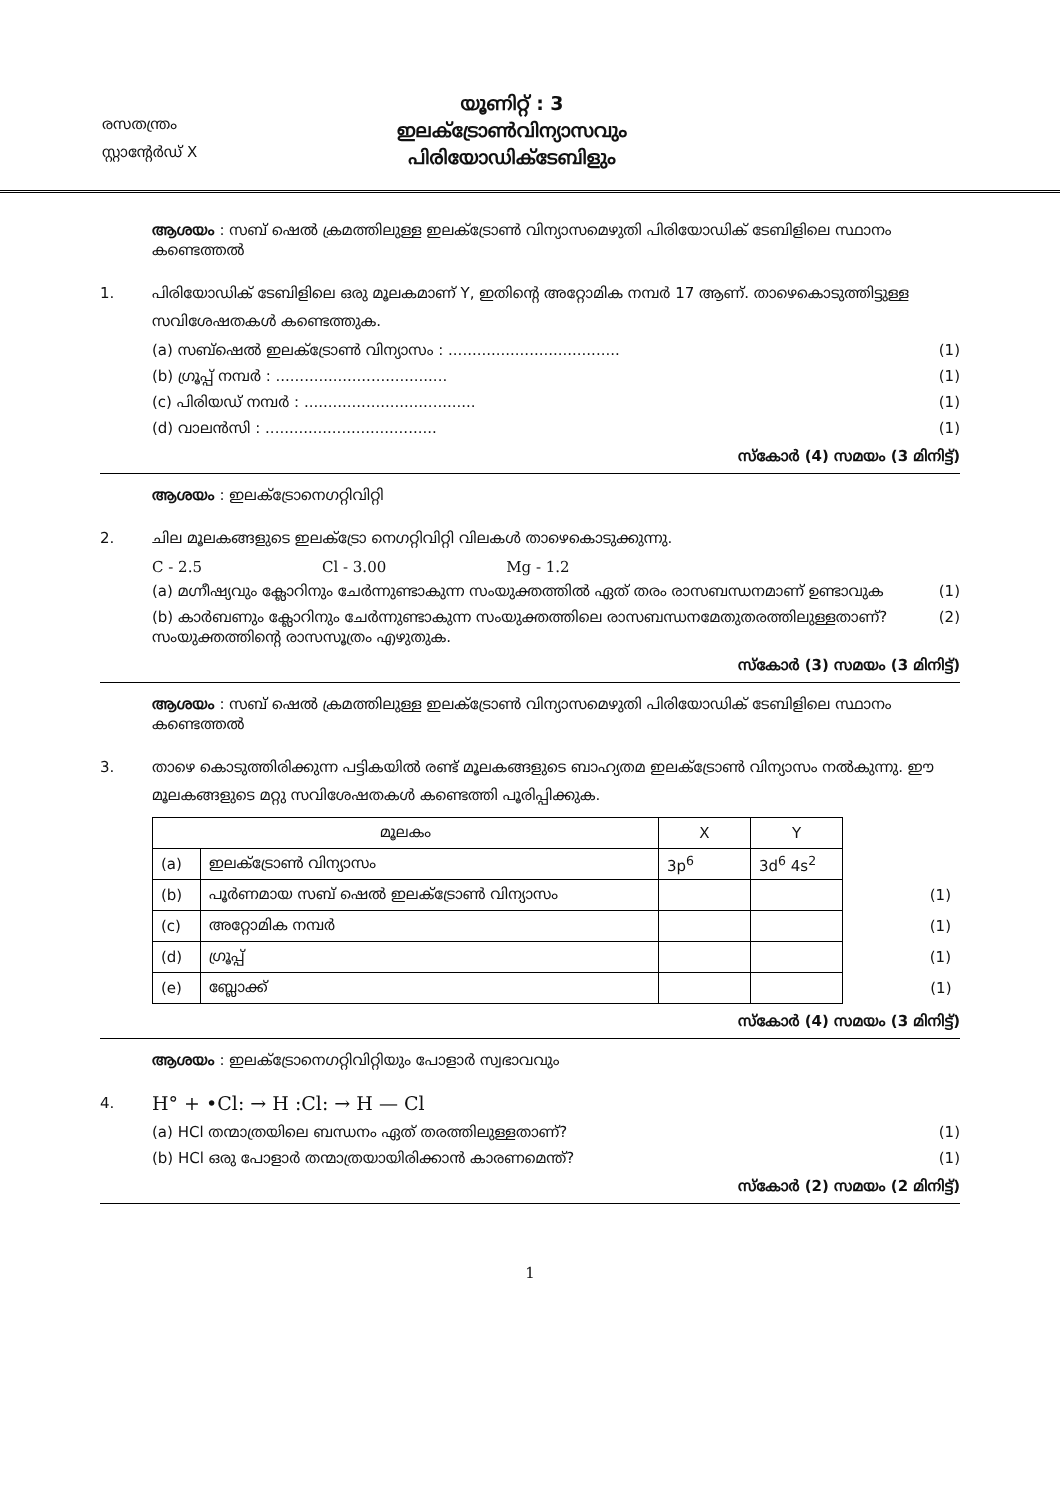രസതന്ത്രം
സ്റ്റാന്റേർഡ് X
യൂണിറ്റ് : 3
ഇലക്ട്രോൺവിന്യാസവും
പിരിയോഡിക്ടേബിളും
ആശയം : സബ് ഷെൽ ക്രമത്തിലുള്ള ഇലക്ട്രോൺ വിന്യാസമെഴുതി പിരിയോഡിക് ടേബിളിലെ സ്ഥാനം കണ്ടെത്തൽ
1. പിരിയോഡിക് ടേബിളിലെ ഒരു മൂലകമാണ് Y, ഇതിന്റെ അറ്റോമിക നമ്പർ 17 ആണ്. താഴെകൊടുത്തിട്ടുള്ള സവിശേഷതകൾ കണ്ടെത്തുക.
(a) സബ്ഷെൽ ഇലക്ട്രോൺ വിന്യാസം : .................................... (1)
(b) ഗ്രൂപ്പ് നമ്പർ : .................................... (1)
(c) പിരിയഡ് നമ്പർ : .................................... (1)
(d) വാലൻസി : .................................... (1)
സ്കോർ (4) സമയം (3 മിനിട്ട്)
ആശയം : ഇലക്ട്രോനെഗറ്റിവിറ്റി
2. ചില മൂലകങ്ങളുടെ ഇലക്ട്രോ നെഗറ്റിവിറ്റി വിലകൾ താഴെകൊടുക്കുന്നു.
C - 2.5 Cl - 3.00 Mg - 1.2
(a) മഗ്നീഷ്യവും ക്ലോറിനും ചേർന്നുണ്ടാകുന്ന സംയുക്തത്തിൽ ഏത് തരം രാസബന്ധനമാണ് ഉണ്ടാവുക (1)
(b) കാർബണും ക്ലോറിനും ചേർന്നുണ്ടാകുന്ന സംയുക്തത്തിലെ രാസബന്ധനമേതുതരത്തിലുള്ളതാണ്? സംയുക്തത്തിന്റെ രാസസൂത്രം എഴുതുക. (2)
സ്കോർ (3) സമയം (3 മിനിട്ട്)
ആശയം : സബ് ഷെൽ ക്രമത്തിലുള്ള ഇലക്ട്രോൺ വിന്യാസമെഴുതി പിരിയോഡിക് ടേബിളിലെ സ്ഥാനം കണ്ടെത്തൽ
3. താഴെ കൊടുത്തിരിക്കുന്ന പട്ടികയിൽ രണ്ട് മൂലകങ്ങളുടെ ബാഹ്യതമ ഇലക്ട്രോൺ വിന്യാസം നൽകുന്നു. ഈ മൂലകങ്ങളുടെ മറ്റു സവിശേഷതകൾ കണ്ടെത്തി പൂരിപ്പിക്കുക.
| മൂലകം | | X | Y | |
| (a) | ഇലക്ട്രോൺ വിന്യാസം | 3p<sup>6</sup> | 3d<sup>6</sup> 4s<sup>2</sup> | |
| (b) | പൂർണമായ സബ് ഷെൽ ഇലക്ട്രോൺ വിന്യാസം | | | (1) |
| (c) | അറ്റോമിക നമ്പർ | | | (1) |
| (d) | ഗ്രൂപ്പ് | | | (1) |
| (e) | ബ്ലോക്ക് | | | (1) |
സ്കോർ (4) സമയം (3 മിനിട്ട്)
ആശയം : ഇലക്ട്രോനെഗറ്റിവിറ്റിയും പോളാർ സ്വഭാവവും
4. H° + •Cl: → H :Cl: → H — Cl
(a) HCl തന്മാത്രയിലെ ബന്ധനം ഏത് തരത്തിലുള്ളതാണ്? (1)
(b) HCl ഒരു പോളാർ തന്മാത്രയായിരിക്കാൻ കാരണമെന്ത്? (1)
സ്കോർ (2) സമയം (2 മിനിട്ട്)
1